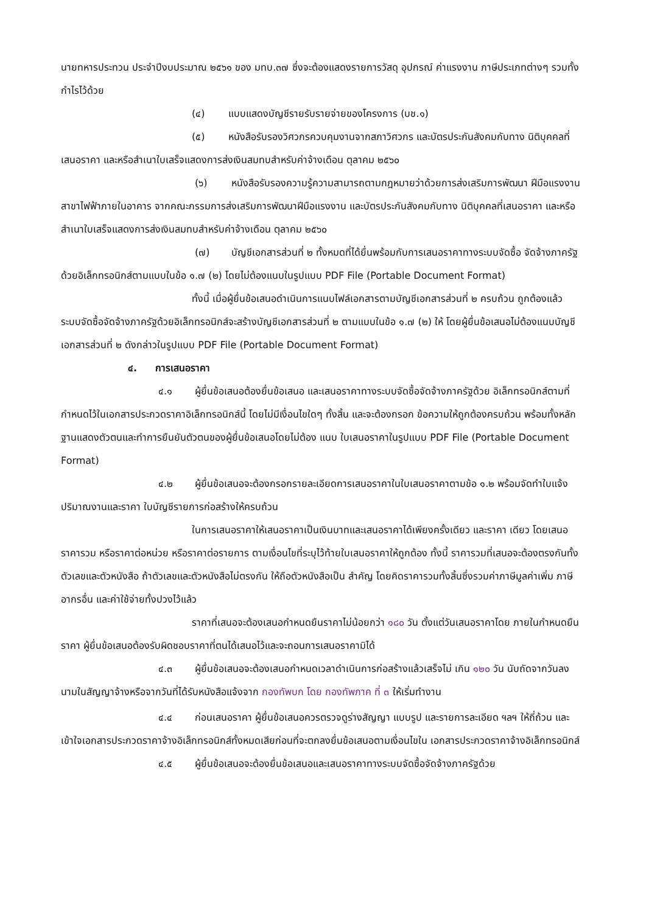นายทหารประทวน ประจำปีงบประมาณ ๒๕๖๑ ของ มทบ.๓๗ ซึ่งจะต้องแสดงรายการวัสดุ อุปกรณ์ ค่าแรงงาน ภาษีประเภทต่างๆ รวมทั้งกำไรไว้ด้วย
(๔) แบบแสดงบัญชีรายรับรายจ่ายของโครงการ (บช.๑)
(๕) หนังสือรับรองวิศวกรควบคุมงานจากสภาวิศวกร และบัตรประกันสังคมกับทาง นิติบุคคลที่เสนอราคา และหรือสำเนาใบเสร็จแสดงการส่งเงินสมทบสำหรับค่าจ้างเดือน ตุลาคม ๒๕๖๐
(๖) หนังสือรับรองความรู้ความสามารถตามกฎหมายว่าด้วยการส่งเสริมการพัฒนา ฝีมือแรงงาน สาขาไฟฟ้าภายในอาคาร จากคณะกรรมการส่งเสริมการพัฒนาฝีมือแรงงาน และบัตรประกันสังคมกับทาง นิติบุคคลที่เสนอราคา และหรือสำเนาใบเสร็จแสดงการส่งเงินสมทบสำหรับค่าจ้างเดือน ตุลาคม ๒๕๖๐
(๗) บัญชีเอกสารส่วนที่ ๒ ทั้งหมดที่ได้ยื่นพร้อมกับการเสนอราคาทางระบบจัดซื้อ จัดจ้างภาครัฐด้วยอิเล็กทรอนิกส์ตามแบบในข้อ ๑.๗ (๒) โดยไม่ต้องแนบในรูปแบบ PDF File (Portable Document Format)
ทั้งนี้ เมื่อผู้ยื่นข้อเสนอดำเนินการแนบไฟล์เอกสารตามบัญชีเอกสารส่วนที่ ๒ ครบถ้วน ถูกต้องแล้ว ระบบจัดซื้อจัดจ้างภาครัฐด้วยอิเล็กทรอนิกส์จะสร้างบัญชีเอกสารส่วนที่ ๒ ตามแบบในข้อ ๑.๗ (๒) ให้ โดยผู้ยื่นข้อเสนอไม่ต้องแนบบัญชีเอกสารส่วนที่ ๒ ดังกล่าวในรูปแบบ PDF File (Portable Document Format)
๔. การเสนอราคา
๔.๑ ผู้ยื่นข้อเสนอต้องยื่นข้อเสนอ และเสนอราคาทางระบบจัดซื้อจัดจ้างภาครัฐด้วย อิเล็กทรอนิกส์ตามที่กำหนดไว้ในเอกสารประกวดราคาอิเล็กทรอนิกส์นี้ โดยไม่มีเงื่อนไขใดๆ ทั้งสิ้น และจะต้องกรอก ข้อความให้ถูกต้องครบถ้วน พร้อมทั้งหลักฐานแสดงตัวตนและทำการยืนยันตัวตนของผู้ยื่นข้อเสนอโดยไม่ต้อง แนบ ใบเสนอราคาในรูปแบบ PDF File (Portable Document Format)
๔.๒ ผู้ยื่นข้อเสนอจะต้องกรอกรายละเอียดการเสนอราคาในใบเสนอราคาตามข้อ ๑.๒ พร้อมจัดทำใบแจ้งปริมาณงานและราคา ใบบัญชีรายการก่อสร้างให้ครบถ้วน
ในการเสนอราคาให้เสนอราคาเป็นเงินบาทและเสนอราคาได้เพียงครั้งเดียว และราคา เดียว โดยเสนอราคารวม หรือราคาต่อหน่วย หรือราคาต่อรายการ ตามเงื่อนไขที่ระบุไว้ท้ายใบเสนอราคาให้ถูกต้อง ทั้งนี้ ราคารวมที่เสนอจะต้องตรงกันทั้งตัวเลขและตัวหนังสือ ถ้าตัวเลขและตัวหนังสือไม่ตรงกัน ให้ถือตัวหนังสือเป็น สำคัญ โดยคิดราคารวมทั้งสิ้นซึ่งรวมค่าภาษีมูลค่าเพิ่ม ภาษีอากรอื่น และค่าใช้จ่ายทั้งปวงไว้แล้ว
ราคาที่เสนอจะต้องเสนอกำหนดยืนราคาไม่น้อยกว่า ๑๘๐ วัน ตั้งแต่วันเสนอราคาโดย ภายในกำหนดยืนราคา ผู้ยื่นข้อเสนอต้องรับผิดชอบราคาที่ตนได้เสนอไว้และจะถอนการเสนอราคามิได้
๔.๓ ผู้ยื่นข้อเสนอจะต้องเสนอกำหนดเวลาดำเนินการก่อสร้างแล้วเสร็จไม่ เกิน ๑๒๐ วัน นับถัดจากวันลงนามในสัญญาจ้างหรือจากวันที่ได้รับหนังสือแจ้งจาก กองทัพบก โดย กองทัพภาค ที่ ๓ ให้เริ่มทำงาน
๔.๔ ก่อนเสนอราคา ผู้ยื่นข้อเสนอควรตรวจดูร่างสัญญา แบบรูป และรายการละเอียด ฯลฯ ให้ถี่ถ้วน และเข้าใจเอกสารประกวดราคาจ้างอิเล็กทรอนิกส์ทั้งหมดเสียก่อนที่จะตกลงยื่นข้อเสนอตามเงื่อนไขใน เอกสารประกวดราคาจ้างอิเล็กทรอนิกส์
๔.๕ ผู้ยื่นข้อเสนอจะต้องยื่นข้อเสนอและเสนอราคาทางระบบจัดซื้อจัดจ้างภาครัฐด้วย